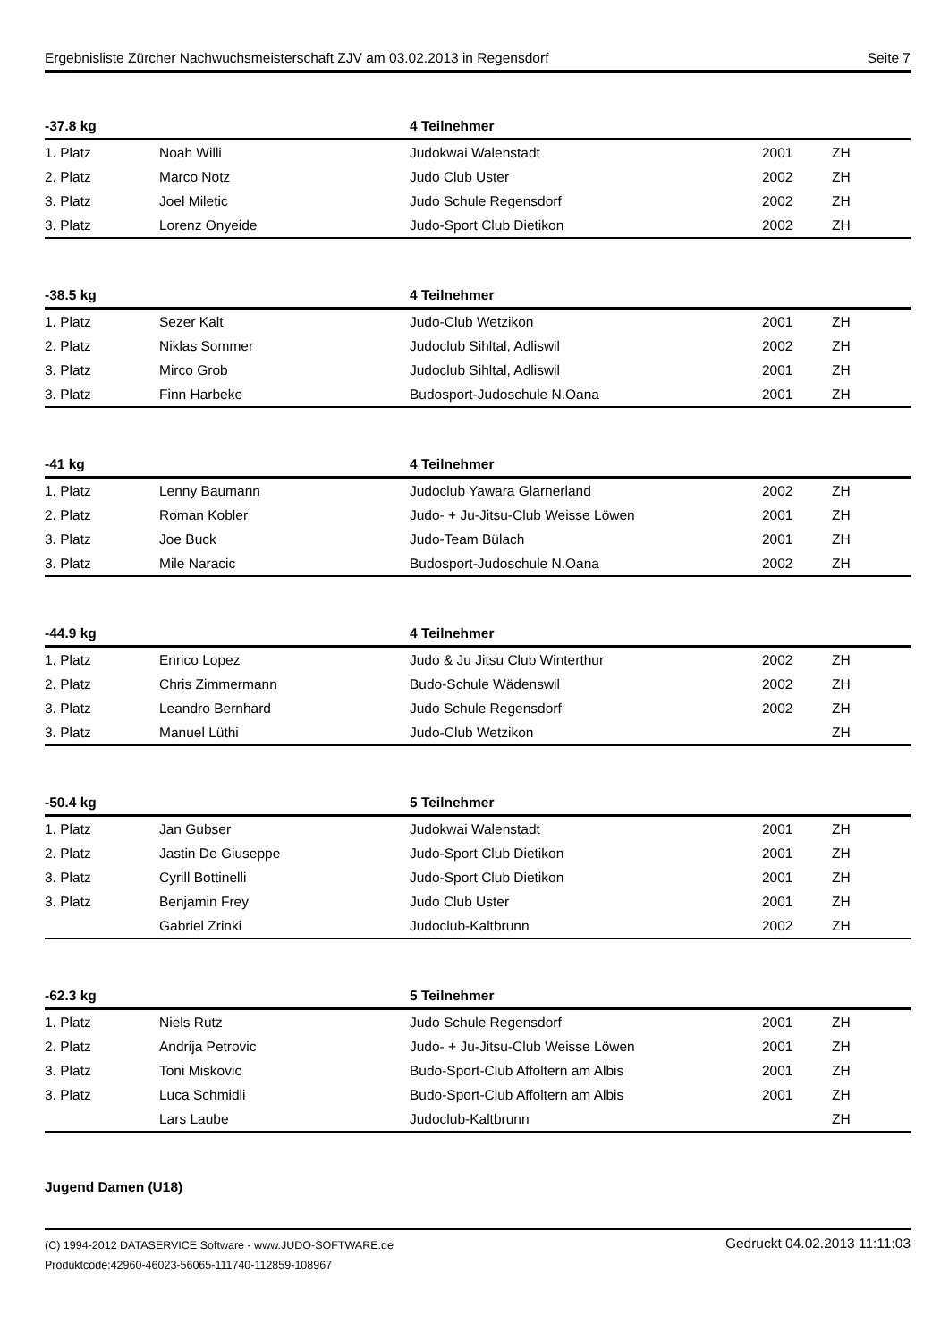Ergebnisliste Zürcher Nachwuchsmeisterschaft ZJV am 03.02.2013 in Regensdorf Seite 7
| -37.8 kg | | 4 Teilnehmer | | |
| --- | --- | --- | --- | --- |
| 1. Platz | Noah Willi | Judokwai Walenstadt | 2001 | ZH |
| 2. Platz | Marco Notz | Judo Club Uster | 2002 | ZH |
| 3. Platz | Joel Miletic | Judo Schule Regensdorf | 2002 | ZH |
| 3. Platz | Lorenz Onyeide | Judo-Sport Club Dietikon | 2002 | ZH |
| -38.5 kg | | 4 Teilnehmer | | |
| --- | --- | --- | --- | --- |
| 1. Platz | Sezer Kalt | Judo-Club Wetzikon | 2001 | ZH |
| 2. Platz | Niklas Sommer | Judoclub Sihltal, Adliswil | 2002 | ZH |
| 3. Platz | Mirco Grob | Judoclub Sihltal, Adliswil | 2001 | ZH |
| 3. Platz | Finn Harbeke | Budosport-Judoschule N.Oana | 2001 | ZH |
| -41 kg | | 4 Teilnehmer | | |
| --- | --- | --- | --- | --- |
| 1. Platz | Lenny Baumann | Judoclub Yawara Glarnerland | 2002 | ZH |
| 2. Platz | Roman Kobler | Judo- + Ju-Jitsu-Club Weisse Löwen | 2001 | ZH |
| 3. Platz | Joe Buck | Judo-Team Bülach | 2001 | ZH |
| 3. Platz | Mile Naracic | Budosport-Judoschule N.Oana | 2002 | ZH |
| -44.9 kg | | 4 Teilnehmer | | |
| --- | --- | --- | --- | --- |
| 1. Platz | Enrico Lopez | Judo & Ju Jitsu Club Winterthur | 2002 | ZH |
| 2. Platz | Chris Zimmermann | Budo-Schule Wädenswil | 2002 | ZH |
| 3. Platz | Leandro Bernhard | Judo Schule Regensdorf | 2002 | ZH |
| 3. Platz | Manuel Lüthi | Judo-Club Wetzikon | | ZH |
| -50.4 kg | | 5 Teilnehmer | | |
| --- | --- | --- | --- | --- |
| 1. Platz | Jan Gubser | Judokwai Walenstadt | 2001 | ZH |
| 2. Platz | Jastin De Giuseppe | Judo-Sport Club Dietikon | 2001 | ZH |
| 3. Platz | Cyrill Bottinelli | Judo-Sport Club Dietikon | 2001 | ZH |
| 3. Platz | Benjamin Frey | Judo Club Uster | 2001 | ZH |
| | Gabriel Zrinki | Judoclub-Kaltbrunn | 2002 | ZH |
| -62.3 kg | | 5 Teilnehmer | | |
| --- | --- | --- | --- | --- |
| 1. Platz | Niels Rutz | Judo Schule Regensdorf | 2001 | ZH |
| 2. Platz | Andrija Petrovic | Judo- + Ju-Jitsu-Club Weisse Löwen | 2001 | ZH |
| 3. Platz | Toni Miskovic | Budo-Sport-Club Affoltern am Albis | 2001 | ZH |
| 3. Platz | Luca Schmidli | Budo-Sport-Club Affoltern am Albis | 2001 | ZH |
| | Lars Laube | Judoclub-Kaltbrunn | | ZH |
Jugend Damen (U18)
(C) 1994-2012 DATASERVICE Software - www.JUDO-SOFTWARE.de
Produktcode:42960-46023-56065-111740-112859-108967
Gedruckt 04.02.2013 11:11:03